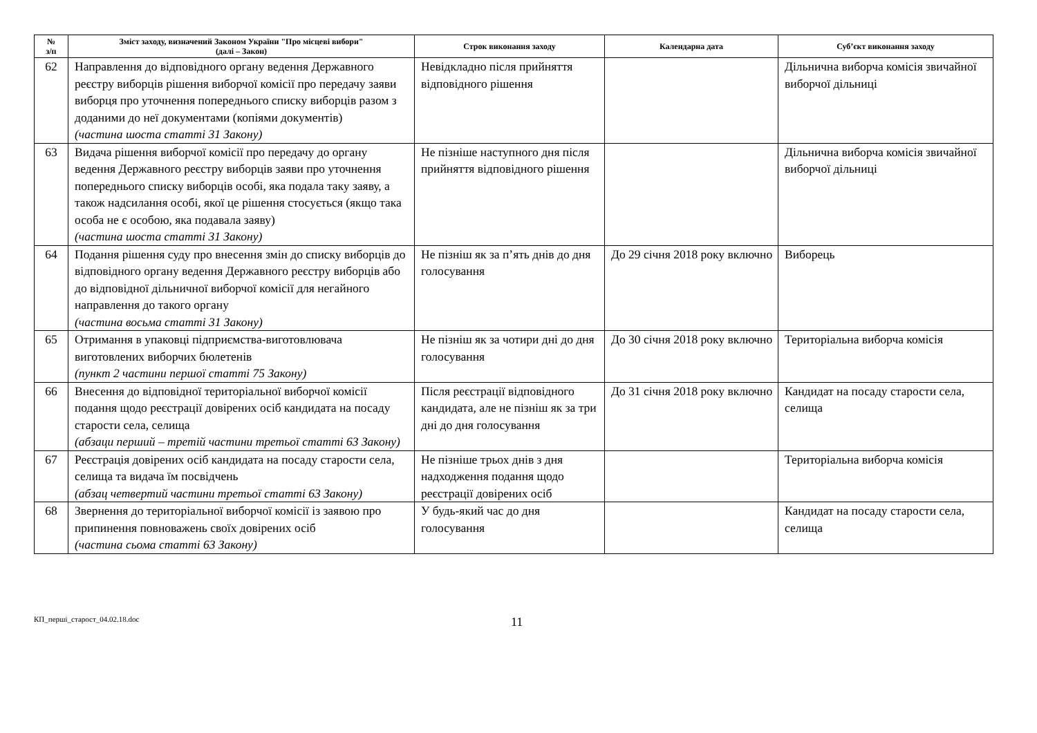| № з/п | Зміст заходу, визначений Законом України "Про місцеві вибори" (далі – Закон) | Строк виконання заходу | Календарна дата | Суб’єкт виконання заходу |
| --- | --- | --- | --- | --- |
| 62 | Направлення до відповідного органу ведення Державного реєстру виборців рішення виборчої комісії про передачу заяви виборця про уточнення попереднього списку виборців разом з доданими до неї документами (копіями документів) (частина шоста статті 31 Закону) | Невідкладно після прийняття відповідного рішення | | Дільнична виборча комісія звичайної виборчої дільниці |
| 63 | Видача рішення виборчої комісії про передачу до органу ведення Державного реєстру виборців заяви про уточнення попереднього списку виборців особі, яка подала таку заяву, а також надсилання особі, якої це рішення стосується (якщо така особа не є особою, яка подавала заяву) (частина шоста статті 31 Закону) | Не пізніше наступного дня після прийняття відповідного рішення | | Дільнична виборча комісія звичайної виборчої дільниці |
| 64 | Подання рішення суду про внесення змін до списку виборців до відповідного органу ведення Державного реєстру виборців або до відповідної дільничної виборчої комісії для негайного направлення до такого органу (частина восьма статті 31 Закону) | Не пізніш як за п’ять днів до дня голосування | До 29 січня 2018 року включно | Виборець |
| 65 | Отримання в упаковці підприємства-виготовлювача виготовлених виборчих бюлетенів (пункт 2 частини першої статті 75 Закону) | Не пізніш як за чотири дні до дня голосування | До 30 січня 2018 року включно | Територіальна виборча комісія |
| 66 | Внесення до відповідної територіальної виборчої комісії подання щодо реєстрації довірених осіб кандидата на посаду старости села, селища (абзаци перший – третій частини третьої статті 63 Закону) | Після реєстрації відповідного кандидата, але не пізніш як за три дні до дня голосування | До 31 січня 2018 року включно | Кандидат на посаду старости села, селища |
| 67 | Реєстрація довірених осіб кандидата на посаду старости села, селища та видача їм посвідчень (абзац четвертий частини третьої статті 63 Закону) | Не пізніше трьох днів з дня надходження подання щодо реєстрації довірених осіб | | Територіальна виборча комісія |
| 68 | Звернення до територіальної виборчої комісії із заявою про припинення повноважень своїх довірених осіб (частина сьома статті 63 Закону) | У будь-який час до дня голосування | | Кандидат на посаду старости села, селища |
КП_перші_старост_04.02.18.doc
11